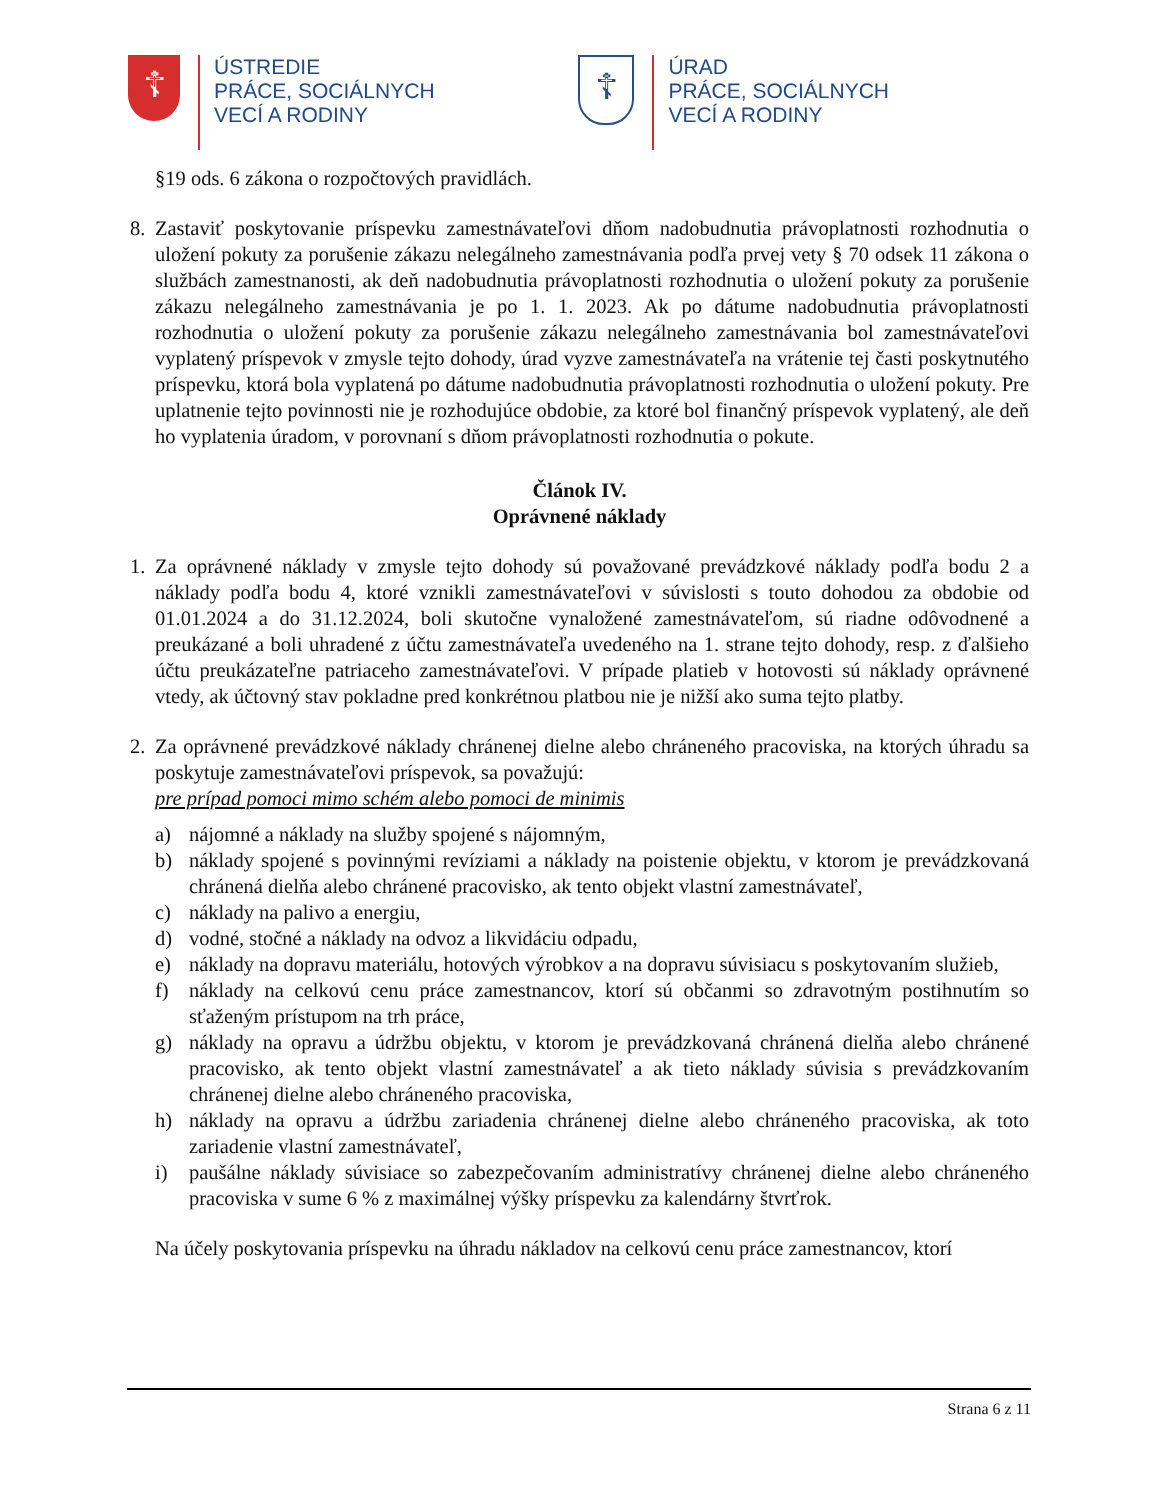☦
ÚSTREDIE
PRÁCE, SOCIÁLNYCH
VECÍ A RODINY
☦
ÚRAD
PRÁCE, SOCIÁLNYCH
VECÍ A RODINY
§19 ods. 6 zákona o rozpočtových pravidlách.
8. Zastaviť poskytovanie príspevku zamestnávateľovi dňom nadobudnutia právoplatnosti rozhodnutia o uložení pokuty za porušenie zákazu nelegálneho zamestnávania podľa prvej vety § 70 odsek 11 zákona o službách zamestnanosti, ak deň nadobudnutia právoplatnosti rozhodnutia o uložení pokuty za porušenie zákazu nelegálneho zamestnávania je po 1. 1. 2023. Ak po dátume nadobudnutia právoplatnosti rozhodnutia o uložení pokuty za porušenie zákazu nelegálneho zamestnávania bol zamestnávateľovi vyplatený príspevok v zmysle tejto dohody, úrad vyzve zamestnávateľa na vrátenie tej časti poskytnutého príspevku, ktorá bola vyplatená po dátume nadobudnutia právoplatnosti rozhodnutia o uložení pokuty. Pre uplatnenie tejto povinnosti nie je rozhodujúce obdobie, za ktoré bol finančný príspevok vyplatený, ale deň ho vyplatenia úradom, v porovnaní s dňom právoplatnosti rozhodnutia o pokute.
Článok IV.
Oprávnené náklady
1. Za oprávnené náklady v zmysle tejto dohody sú považované prevádzkové náklady podľa bodu 2 a náklady podľa bodu 4, ktoré vznikli zamestnávateľovi v súvislosti s touto dohodou za obdobie od 01.01.2024 a do 31.12.2024, boli skutočne vynaložené zamestnávateľom, sú riadne odôvodnené a preukázané a boli uhradené z účtu zamestnávateľa uvedeného na 1. strane tejto dohody, resp. z ďalšieho účtu preukázateľne patriaceho zamestnávateľovi. V prípade platieb v hotovosti sú náklady oprávnené vtedy, ak účtovný stav pokladne pred konkrétnou platbou nie je nižší ako suma tejto platby.
2. Za oprávnené prevádzkové náklady chránenej dielne alebo chráneného pracoviska, na ktorých úhradu sa poskytuje zamestnávateľovi príspevok, sa považujú:
pre prípad pomoci mimo schém alebo pomoci de minimis
a) nájomné a náklady na služby spojené s nájomným,
b) náklady spojené s povinnými revíziami a náklady na poistenie objektu, v ktorom je prevádzkovaná chránená dielňa alebo chránené pracovisko, ak tento objekt vlastní zamestnávateľ,
c) náklady na palivo a energiu,
d) vodné, stočné a náklady na odvoz a likvidáciu odpadu,
e) náklady na dopravu materiálu, hotových výrobkov a na dopravu súvisiacu s poskytovaním služieb,
f) náklady na celkovú cenu práce zamestnancov, ktorí sú občanmi so zdravotným postihnutím so sťaženým prístupom na trh práce,
g) náklady na opravu a údržbu objektu, v ktorom je prevádzkovaná chránená dielňa alebo chránené pracovisko, ak tento objekt vlastní zamestnávateľ a ak tieto náklady súvisia s prevádzkovaním chránenej dielne alebo chráneného pracoviska,
h) náklady na opravu a údržbu zariadenia chránenej dielne alebo chráneného pracoviska, ak toto zariadenie vlastní zamestnávateľ,
i) paušálne náklady súvisiace so zabezpečovaním administratívy chránenej dielne alebo chráneného pracoviska v sume 6 % z maximálnej výšky príspevku za kalendárny štvrťrok.
Na účely poskytovania príspevku na úhradu nákladov na celkovú cenu práce zamestnancov, ktorí
Strana 6 z 11